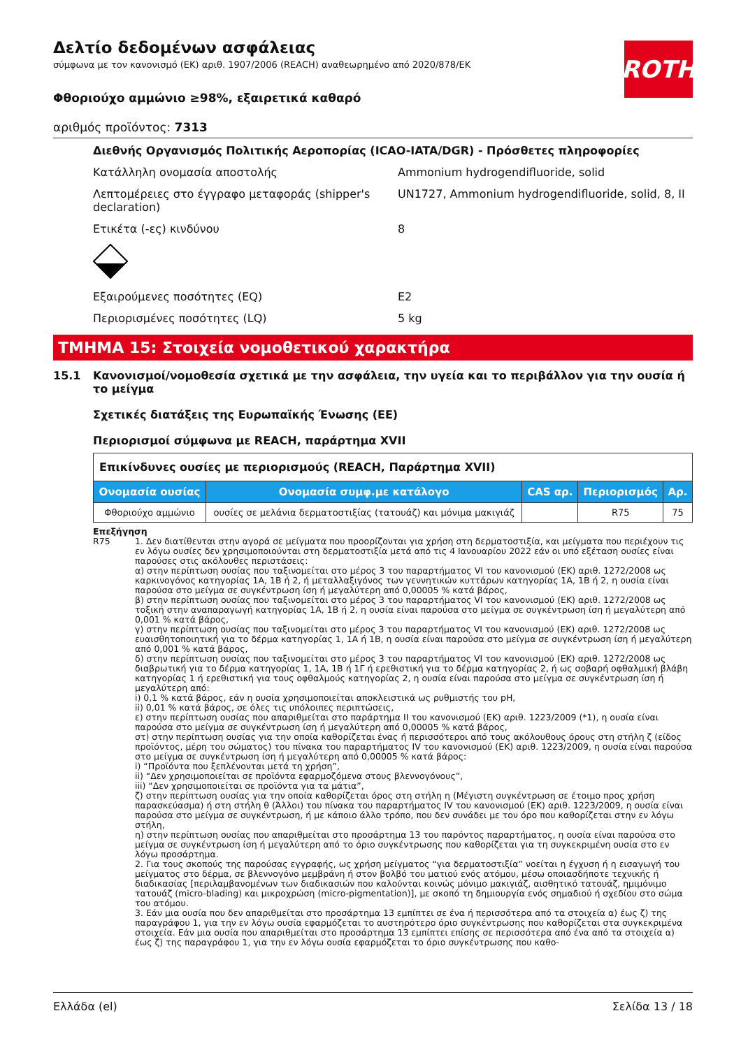ROTH
Δελτίο δεδομένων ασφάλειας
σύμφωνα με τον κανονισμό (ΕΚ) αριθ. 1907/2006 (REACH) αναθεωρημένο από 2020/878/ΕΚ
Φθοριούχο αμμώνιο ≥98%, εξαιρετικά καθαρό
αριθμός προϊόντος: 7313
Διεθνής Οργανισμός Πολιτικής Αεροπορίας (ICAO-IATA/DGR) - Πρόσθετες πληροφορίες
Κατάλληλη ονομασία αποστολής Ammonium hydrogendifluoride, solid
Λεπτομέρειες στο έγγραφο μεταφοράς (shipper's declaration)
UN1727, Ammonium hydrogendifluoride, solid, 8, II
Ετικέτα (-ες) κινδύνου 8
Εξαιρούμενες ποσότητες (EQ) E2
Περιορισμένες ποσότητες (LQ) 5 kg
ΤΜΗΜΑ 15: Στοιχεία νομοθετικού χαρακτήρα
15.1 Κανονισμοί/νομοθεσία σχετικά με την ασφάλεια, την υγεία και το περιβάλλον για την ουσία ή το μείγμα
Σχετικές διατάξεις της Ευρωπαϊκής Ένωσης (ΕΕ)
Περιορισμοί σύμφωνα με REACH, παράρτημα XVII
| Επικίνδυνες ουσίες με περιορισμούς (REACH, Παράρτημα XVII) | | | | |
| Ονομασία ουσίας | Ονομασία συμφ.με κατάλογο | CAS αρ. | Περιορισμός | Αρ. |
| Φθοριούχο αμμώνιο | ουσίες σε μελάνια δερματοστιξίας (τατουάζ) και μόνιμα μακιγιάζ | | R75 | 75 |
Επεξήγηση
R75 1. Δεν διατίθενται στην αγορά σε μείγματα που προορίζονται για χρήση στη δερματοστιξία, και μείγματα που περιέχουν τις εν λόγω ουσίες δεν χρησιμοποιούνται στη δερματοστιξία μετά από τις 4 Ιανουαρίου 2022 εάν οι υπό εξέταση ουσίες είναι παρούσες στις ακόλουθες περιστάσεις:
α) στην περίπτωση ουσίας που ταξινομείται στο μέρος 3 του παραρτήματος VI του κανονισμού (ΕΚ) αριθ. 1272/2008 ως καρκινογόνος κατηγορίας 1Α, 1Β ή 2, ή μεταλλαξιγόνος των γεννητικών κυττάρων κατηγορίας 1Α, 1Β ή 2, η ουσία είναι παρούσα στο μείγμα σε συγκέντρωση ίση ή μεγαλύτερη από 0,00005 % κατά βάρος,
β) στην περίπτωση ουσίας που ταξινομείται στο μέρος 3 του παραρτήματος VI του κανονισμού (ΕΚ) αριθ. 1272/2008 ως τοξική στην αναπαραγωγή κατηγορίας 1Α, 1Β ή 2, η ουσία είναι παρούσα στο μείγμα σε συγκέντρωση ίση ή μεγαλύτερη από 0,001 % κατά βάρος,
γ) στην περίπτωση ουσίας που ταξινομείται στο μέρος 3 του παραρτήματος VI του κανονισμού (ΕΚ) αριθ. 1272/2008 ως ευαισθητοποιητική για το δέρμα κατηγορίας 1, 1Α ή 1Β, η ουσία είναι παρούσα στο μείγμα σε συγκέντρωση ίση ή μεγαλύτερη από 0,001 % κατά βάρος,
δ) στην περίπτωση ουσίας που ταξινομείται στο μέρος 3 του παραρτήματος VI του κανονισμού (ΕΚ) αριθ. 1272/2008 ως διαβρωτική για το δέρμα κατηγορίας 1, 1Α, 1Β ή 1Γ ή ερεθιστική για το δέρμα κατηγορίας 2, ή ως σοβαρή οφθαλμική βλάβη κατηγορίας 1 ή ερεθιστική για τους οφθαλμούς κατηγορίας 2, η ουσία είναι παρούσα στο μείγμα σε συγκέντρωση ίση ή μεγαλύτερη από:
i) 0,1 % κατά βάρος, εάν η ουσία χρησιμοποιείται αποκλειστικά ως ρυθμιστής του pH,
ii) 0,01 % κατά βάρος, σε όλες τις υπόλοιπες περιπτώσεις,
ε) στην περίπτωση ουσίας που απαριθμείται στο παράρτημα II του κανονισμού (ΕΚ) αριθ. 1223/2009 (*1), η ουσία είναι παρούσα στο μείγμα σε συγκέντρωση ίση ή μεγαλύτερη από 0,00005 % κατά βάρος,
στ) στην περίπτωση ουσίας για την οποία καθορίζεται ένας ή περισσότεροι από τους ακόλουθους όρους στη στήλη ζ (είδος προϊόντος, μέρη του σώματος) του πίνακα του παραρτήματος IV του κανονισμού (ΕΚ) αριθ. 1223/2009, η ουσία είναι παρούσα στο μείγμα σε συγκέντρωση ίση ή μεγαλύτερη από 0,00005 % κατά βάρος:
i) “Προϊόντα που ξεπλένονται μετά τη χρήση”,
ii) “Δεν χρησιμοποιείται σε προϊόντα εφαρμοζόμενα στους βλεννογόνους”,
iii) “Δεν χρησιμοποιείται σε προϊόντα για τα μάτια”,
ζ) στην περίπτωση ουσίας για την οποία καθορίζεται όρος στη στήλη η (Μέγιστη συγκέντρωση σε έτοιμο προς χρήση παρασκεύασμα) ή στη στήλη θ (Άλλοι) του πίνακα του παραρτήματος IV του κανονισμού (ΕΚ) αριθ. 1223/2009, η ουσία είναι παρούσα στο μείγμα σε συγκέντρωση, ή με κάποιο άλλο τρόπο, που δεν συνάδει με τον όρο που καθορίζεται στην εν λόγω στήλη,
η) στην περίπτωση ουσίας που απαριθμείται στο προσάρτημα 13 του παρόντος παραρτήματος, η ουσία είναι παρούσα στο μείγμα σε συγκέντρωση ίση ή μεγαλύτερη από το όριο συγκέντρωσης που καθορίζεται για τη συγκεκριμένη ουσία στο εν λόγω προσάρτημα.
2. Για τους σκοπούς της παρούσας εγγραφής, ως χρήση μείγματος “για δερματοστιξία” νοείται η έγχυση ή η εισαγωγή του μείγματος στο δέρμα, σε βλεννογόνο μεμβράνη ή στον βολβό του ματιού ενός ατόμου, μέσω οποιασδήποτε τεχνικής ή διαδικασίας [περιλαμβανομένων των διαδικασιών που καλούνται κοινώς μόνιμο μακιγιάζ, αισθητικό τατουάζ, ημιμόνιμο τατουάζ (micro-blading) και μικροχρώση (micro-pigmentation)], με σκοπό τη δημιουργία ενός σημαδιού ή σχεδίου στο σώμα του ατόμου.
3. Εάν μια ουσία που δεν απαριθμείται στο προσάρτημα 13 εμπίπτει σε ένα ή περισσότερα από τα στοιχεία α) έως ζ) της παραγράφου 1, για την εν λόγω ουσία εφαρμόζεται το αυστηρότερο όριο συγκέντρωσης που καθορίζεται στα συγκεκριμένα στοιχεία. Εάν μια ουσία που απαριθμείται στο προσάρτημα 13 εμπίπτει επίσης σε περισσότερα από ένα από τα στοιχεία α) έως ζ) της παραγράφου 1, για την εν λόγω ουσία εφαρμόζεται το όριο συγκέντρωσης που καθο-
Ελλάδα (el) Σελίδα 13 / 18